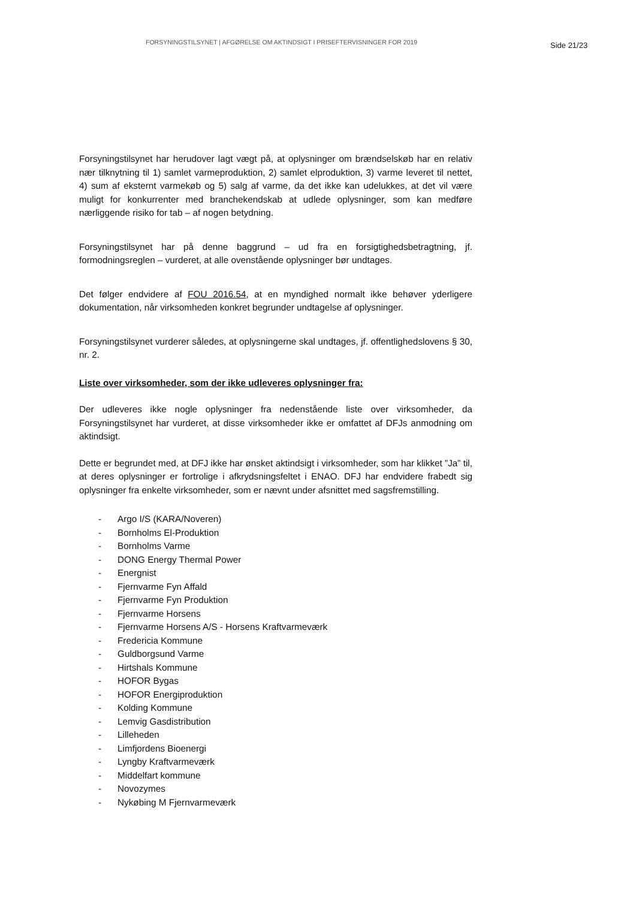FORSYNINGSTILSYNET | AFGØRELSE OM AKTINDSIGT I PRISEFTERVISNINGER FOR 2019 Side 21/23
Forsyningstilsynet har herudover lagt vægt på, at oplysninger om brændselskøb har en relativ nær tilknytning til 1) samlet varmeproduktion, 2) samlet elproduktion, 3) varme leveret til nettet, 4) sum af eksternt varmekøb og 5) salg af varme, da det ikke kan udelukkes, at det vil være muligt for konkurrenter med branchekendskab at udlede oplysninger, som kan medføre nærliggende risiko for tab – af nogen betydning.
Forsyningstilsynet har på denne baggrund – ud fra en forsigtighedsbetragtning, jf. formodningsreglen – vurderet, at alle ovenstående oplysninger bør undtages.
Det følger endvidere af FOU 2016.54, at en myndighed normalt ikke behøver yderligere dokumentation, når virksomheden konkret begrunder undtagelse af oplysninger.
Forsyningstilsynet vurderer således, at oplysningerne skal undtages, jf. offentlighedslovens § 30, nr. 2.
Liste over virksomheder, som der ikke udleveres oplysninger fra:
Der udleveres ikke nogle oplysninger fra nedenstående liste over virksomheder, da Forsyningstilsynet har vurderet, at disse virksomheder ikke er omfattet af DFJs anmodning om aktindsigt.
Dette er begrundet med, at DFJ ikke har ønsket aktindsigt i virksomheder, som har klikket ”Ja” til, at deres oplysninger er fortrolige i afkrydsningsfeltet i ENAO. DFJ har endvidere frabedt sig oplysninger fra enkelte virksomheder, som er nævnt under afsnittet med sagsfremstilling.
- Argo I/S (KARA/Noveren)
- Bornholms El-Produktion
- Bornholms Varme
- DONG Energy Thermal Power
- Energnist
- Fjernvarme Fyn Affald
- Fjernvarme Fyn Produktion
- Fjernvarme Horsens
- Fjernvarme Horsens A/S - Horsens Kraftvarmeværk
- Fredericia Kommune
- Guldborgsund Varme
- Hirtshals Kommune
- HOFOR Bygas
- HOFOR Energiproduktion
- Kolding Kommune
- Lemvig Gasdistribution
- Lilleheden
- Limfjordens Bioenergi
- Lyngby Kraftvarmeværk
- Middelfart kommune
- Novozymes
- Nykøbing M Fjernvarmeværk